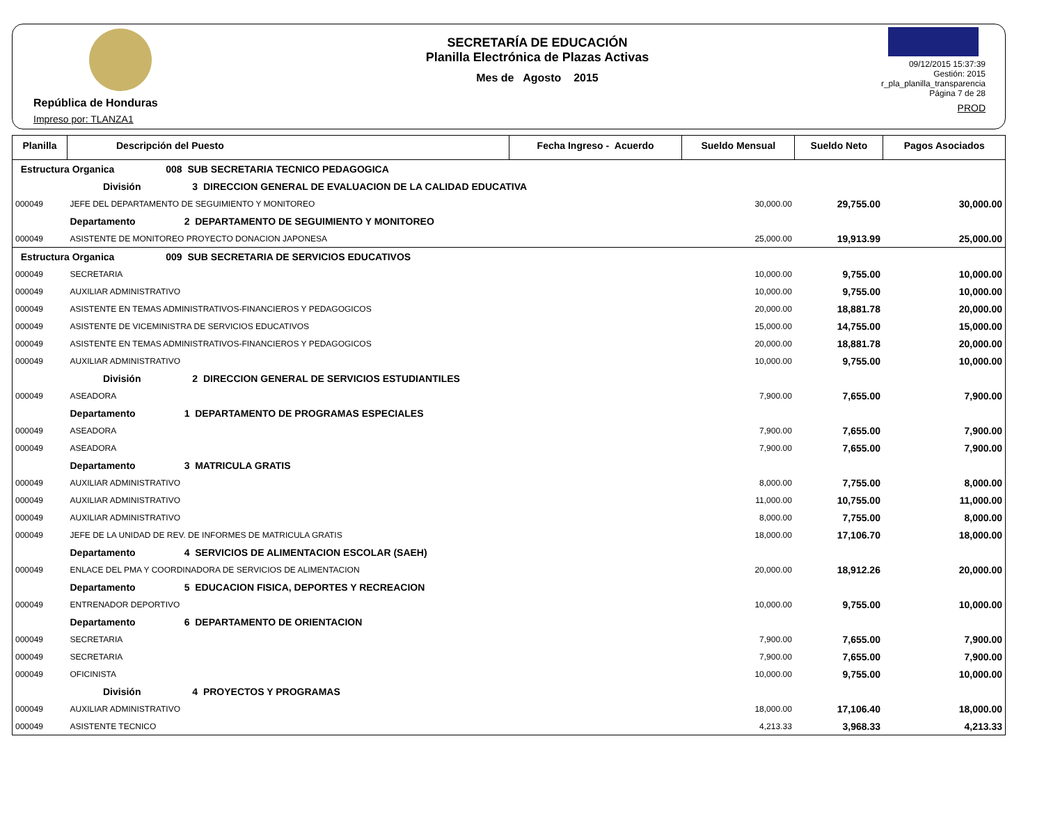República de Honduras
Impreso por: TLANZA1
SECRETARÍA DE EDUCACIÓN
Planilla Electrónica de Plazas Activas
Mes de Agosto 2015
09/12/2015 15:37:39
Gestión: 2015
r_pla_planilla_transparencia
Página 7 de 28
PROD
| Planilla | Descripción del Puesto | Fecha Ingreso - Acuerdo | Sueldo Mensual | Sueldo Neto | Pagos Asociados |
| --- | --- | --- | --- | --- | --- |
| Estructura Organica 008 SUB SECRETARIA TECNICO PEDAGOGICA | | | | | |
| División 3 DIRECCION GENERAL DE EVALUACION DE LA CALIDAD EDUCATIVA | | | | | |
| 000049 | JEFE DEL DEPARTAMENTO DE SEGUIMIENTO Y MONITOREO | | 30,000.00 | 29,755.00 | 30,000.00 |
| | Departamento 2 DEPARTAMENTO DE SEGUIMIENTO Y MONITOREO | | | | |
| 000049 | ASISTENTE DE MONITOREO PROYECTO DONACION JAPONESA | | 25,000.00 | 19,913.99 | 25,000.00 |
| Estructura Organica 009 SUB SECRETARIA DE SERVICIOS EDUCATIVOS | | | | | |
| 000049 | SECRETARIA | | 10,000.00 | 9,755.00 | 10,000.00 |
| 000049 | AUXILIAR ADMINISTRATIVO | | 10,000.00 | 9,755.00 | 10,000.00 |
| 000049 | ASISTENTE EN TEMAS ADMINISTRATIVOS-FINANCIEROS Y PEDAGOGICOS | | 20,000.00 | 18,881.78 | 20,000.00 |
| 000049 | ASISTENTE DE VICEMINISTRA DE SERVICIOS EDUCATIVOS | | 15,000.00 | 14,755.00 | 15,000.00 |
| 000049 | ASISTENTE EN TEMAS ADMINISTRATIVOS-FINANCIEROS Y PEDAGOGICOS | | 20,000.00 | 18,881.78 | 20,000.00 |
| 000049 | AUXILIAR ADMINISTRATIVO | | 10,000.00 | 9,755.00 | 10,000.00 |
| División 2 DIRECCION GENERAL DE SERVICIOS ESTUDIANTILES | | | | | |
| 000049 | ASEADORA | | 7,900.00 | 7,655.00 | 7,900.00 |
| | Departamento 1 DEPARTAMENTO DE PROGRAMAS ESPECIALES | | | | |
| 000049 | ASEADORA | | 7,900.00 | 7,655.00 | 7,900.00 |
| 000049 | ASEADORA | | 7,900.00 | 7,655.00 | 7,900.00 |
| | Departamento 3 MATRICULA GRATIS | | | | |
| 000049 | AUXILIAR ADMINISTRATIVO | | 8,000.00 | 7,755.00 | 8,000.00 |
| 000049 | AUXILIAR ADMINISTRATIVO | | 11,000.00 | 10,755.00 | 11,000.00 |
| 000049 | AUXILIAR ADMINISTRATIVO | | 8,000.00 | 7,755.00 | 8,000.00 |
| 000049 | JEFE DE LA UNIDAD DE REV. DE INFORMES DE MATRICULA GRATIS | | 18,000.00 | 17,106.70 | 18,000.00 |
| | Departamento 4 SERVICIOS DE ALIMENTACION ESCOLAR (SAEH) | | | | |
| 000049 | ENLACE DEL PMA Y COORDINADORA DE SERVICIOS DE ALIMENTACION | | 20,000.00 | 18,912.26 | 20,000.00 |
| | Departamento 5 EDUCACION FISICA, DEPORTES Y RECREACION | | | | |
| 000049 | ENTRENADOR DEPORTIVO | | 10,000.00 | 9,755.00 | 10,000.00 |
| | Departamento 6 DEPARTAMENTO DE ORIENTACION | | | | |
| 000049 | SECRETARIA | | 7,900.00 | 7,655.00 | 7,900.00 |
| 000049 | SECRETARIA | | 7,900.00 | 7,655.00 | 7,900.00 |
| 000049 | OFICINISTA | | 10,000.00 | 9,755.00 | 10,000.00 |
| División 4 PROYECTOS Y PROGRAMAS | | | | | |
| 000049 | AUXILIAR ADMINISTRATIVO | | 18,000.00 | 17,106.40 | 18,000.00 |
| 000049 | ASISTENTE TECNICO | | 4,213.33 | 3,968.33 | 4,213.33 |